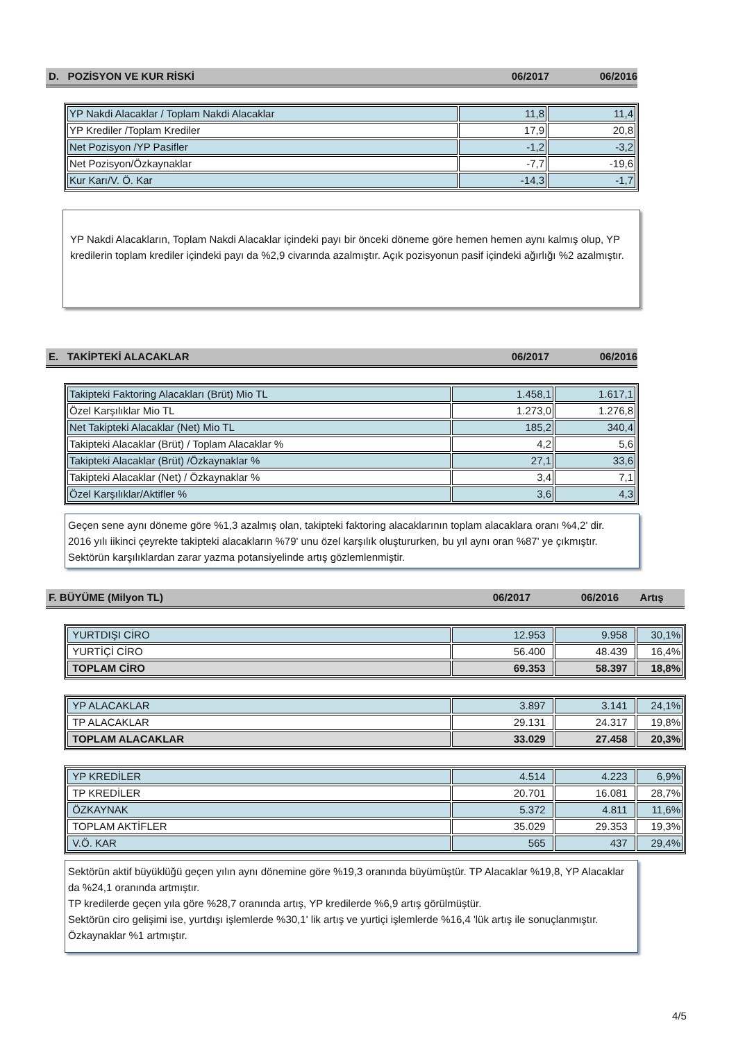D. POZİSYON VE KUR RİSKİ 06/2017 06/2016
| YP Nakdi Alacaklar / Toplam Nakdi Alacaklar | 11,8 | 11,4 |
| YP Krediler /Toplam Krediler | 17,9 | 20,8 |
| Net Pozisyon /YP Pasifler | -1,2 | -3,2 |
| Net Pozisyon/Özkaynaklar | -7,7 | -19,6 |
| Kur Karı/V. Ö. Kar | -14,3 | -1,7 |
YP Nakdi Alacakların, Toplam Nakdi Alacaklar içindeki payı bir önceki döneme göre hemen hemen aynı kalmış olup, YP kredilerin toplam krediler içindeki payı da %2,9 civarında azalmıştır. Açık pozisyonun pasif içindeki ağırlığı %2 azalmıştır.
E. TAKİPTEKİ ALACAKLAR 06/2017 06/2016
| Takipteki Faktoring Alacakları (Brüt) Mio TL | 1.458,1 | 1.617,1 |
| Özel Karşılıklar Mio TL | 1.273,0 | 1.276,8 |
| Net Takipteki Alacaklar (Net) Mio TL | 185,2 | 340,4 |
| Takipteki Alacaklar (Brüt) / Toplam Alacaklar % | 4,2 | 5,6 |
| Takipteki Alacaklar (Brüt) /Özkaynaklar % | 27,1 | 33,6 |
| Takipteki Alacaklar (Net) / Özkaynaklar % | 3,4 | 7,1 |
| Özel Karşılıklar/Aktifler % | 3,6 | 4,3 |
Geçen sene aynı döneme göre %1,3 azalmış olan, takipteki faktoring alacaklarının toplam alacaklara oranı %4,2' dir.
2016 yılı iikinci çeyrekte takipteki alacakların %79' unu özel karşılık oluştururken, bu yıl aynı oran %87' ye çıkmıştır. Sektörün karşılıklardan zarar yazma potansiyelinde artış gözlemlenmiştir.
F. BÜYÜME (Milyon TL) 06/2017 06/2016 Artış
| YURTDIŞI CİRO | 12.953 | 9.958 | 30,1% |
| YURTİÇİ CİRO | 56.400 | 48.439 | 16,4% |
| TOPLAM CİRO | 69.353 | 58.397 | 18,8% |
| YP ALACAKLAR | 3.897 | 3.141 | 24,1% |
| TP ALACAKLAR | 29.131 | 24.317 | 19,8% |
| TOPLAM ALACAKLAR | 33.029 | 27.458 | 20,3% |
| YP KREDİLER | 4.514 | 4.223 | 6,9% |
| TP KREDİLER | 20.701 | 16.081 | 28,7% |
| ÖZKAYNAK | 5.372 | 4.811 | 11,6% |
| TOPLAM AKTİFLER | 35.029 | 29.353 | 19,3% |
| V.Ö. KAR | 565 | 437 | 29,4% |
Sektörün aktif büyüklüğü geçen yılın aynı dönemine göre %19,3 oranında büyümüştür. TP Alacaklar %19,8, YP Alacaklar da %24,1 oranında artmıştır.
TP kredilerde geçen yıla göre %28,7 oranında artış, YP kredilerde %6,9 artış görülmüştür.
Sektörün ciro gelişimi ise, yurtdışı işlemlerde %30,1' lik artış ve yurtiçi işlemlerde %16,4 'lük artış ile sonuçlanmıştır. Özkaynaklar %1 artmıştır.
4/5